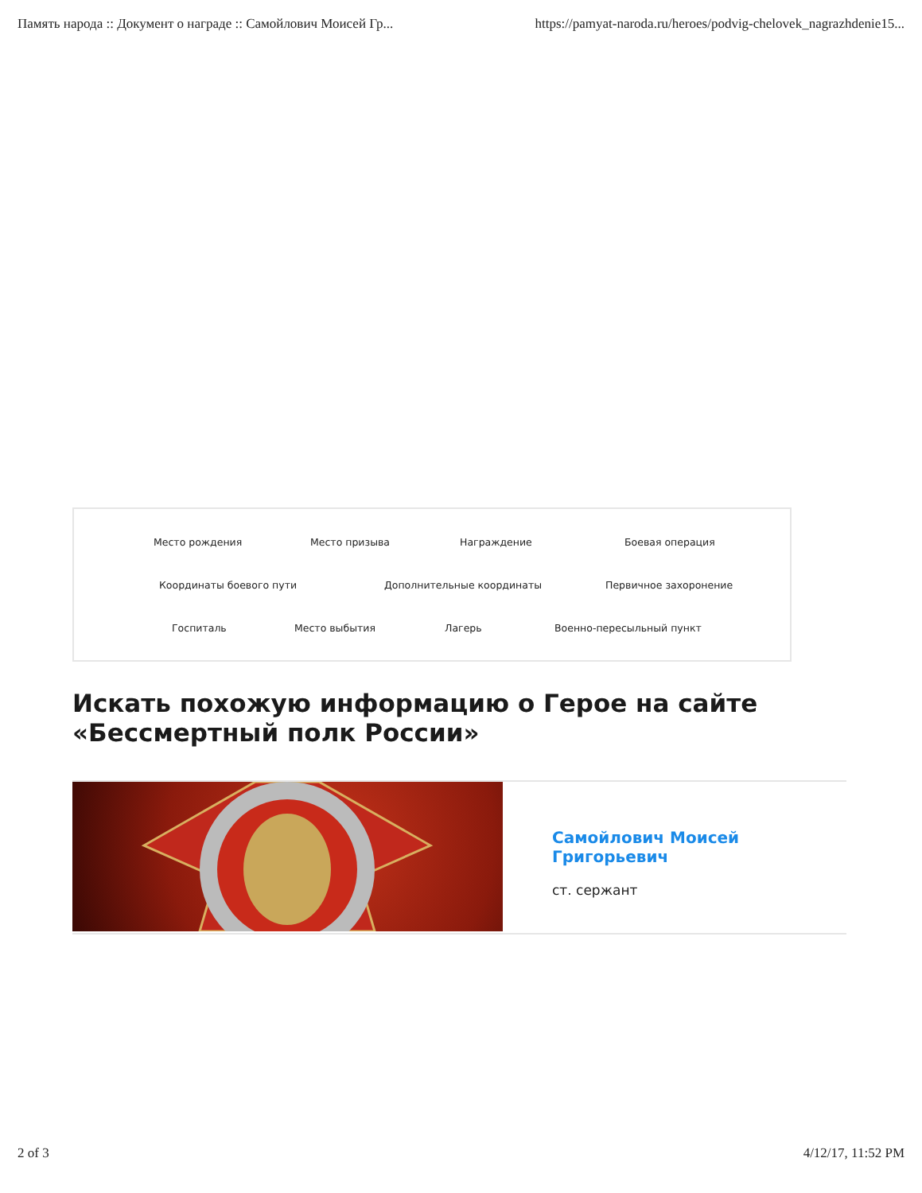Память народа :: Документ о награде :: Самойлович Моисей Гр... https://pamyat-naroda.ru/heroes/podvig-chelovek_nagrazhdenie15...
Место рождения Место призыва Награждение Боевая операция
Координаты боевого пути Дополнительные координаты Первичное захоронение
Госпиталь Место выбытия Лагерь Военно-пересыльный пункт
Искать похожую информацию о Герое на сайте
«Бессмертный полк России»
Самойлович Моисей Григорьевич
ст. сержант
2 of 3 4/12/17, 11:52 PM